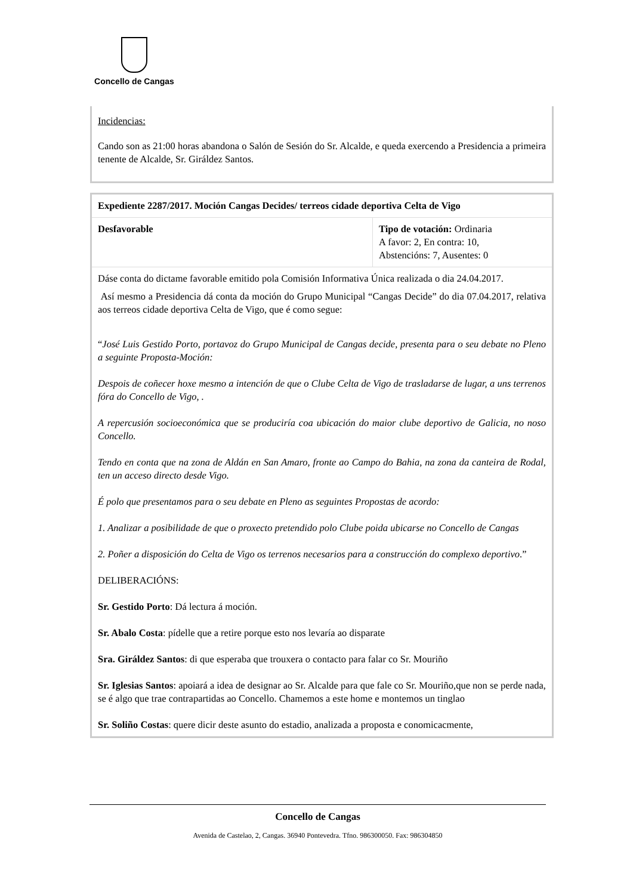Concello de Cangas
Incidencias:
Cando son as 21:00 horas abandona o Salón de Sesión do Sr. Alcalde, e queda exercendo a Presidencia a primeira tenente de Alcalde, Sr. Giráldez Santos.
| Expediente 2287/2017. Moción Cangas Decides/ terreos cidade deportiva Celta de Vigo | |
| Desfavorable | Tipo de votación: Ordinaria A favor: 2, En contra: 10, Abstencións: 7, Ausentes: 0 |
| Dáse conta do dictame favorable emitido pola Comisión Informativa Única realizada o dia 24.04.2017. Así mesmo a Presidencia dá conta da moción do Grupo Municipal “Cangas Decide” do dia 07.04.2017, relativa aos terreos cidade deportiva Celta de Vigo, que é como segue: “ José Luis Gestido Porto, portavoz do Grupo Municipal de Cangas decide, presenta para o seu debate no Pleno a seguinte Proposta-Moción: Despois de coñecer hoxe mesmo a intención de que o Clube Celta de Vigo de trasladarse de lugar, a uns terrenos fóra do Concello de Vigo, . A repercusión socioeconómica que se produciría coa ubicación do maior clube deportivo de Galicia, no noso Concello. Tendo en conta que na zona de Aldán en San Amaro, fronte ao Campo do Bahia, na zona da canteira de Rodal, ten un acceso directo desde Vigo. É polo que presentamos para o seu debate en Pleno as seguintes Propostas de acordo: 1. Analizar a posibilidade de que o proxecto pretendido polo Clube poida ubicarse no Concello de Cangas 2. Poñer a disposición do Celta de Vigo os terrenos necesarios para a construcción do complexo deportivo .” DELIBERACIÓNS: Sr. Gestido Porto : Dá lectura á moción. Sr. Abalo Costa : pídelle que a retire porque esto nos levaría ao disparate Sra. Giráldez Santos : di que esperaba que trouxera o contacto para falar co Sr. Mouriño Sr. Iglesias Santos : apoiará a idea de designar ao Sr. Alcalde para que fale co Sr. Mouriño,que non se perde nada, se é algo que trae contrapartidas ao Concello. Chamemos a este home e montemos un tinglao Sr. Soliño Costas : quere dicir deste asunto do estadio, analizada a proposta e conomicacmente, | |
Concello de Cangas
Avenida de Castelao, 2, Cangas. 36940 Pontevedra. Tfno. 986300050. Fax: 986304850